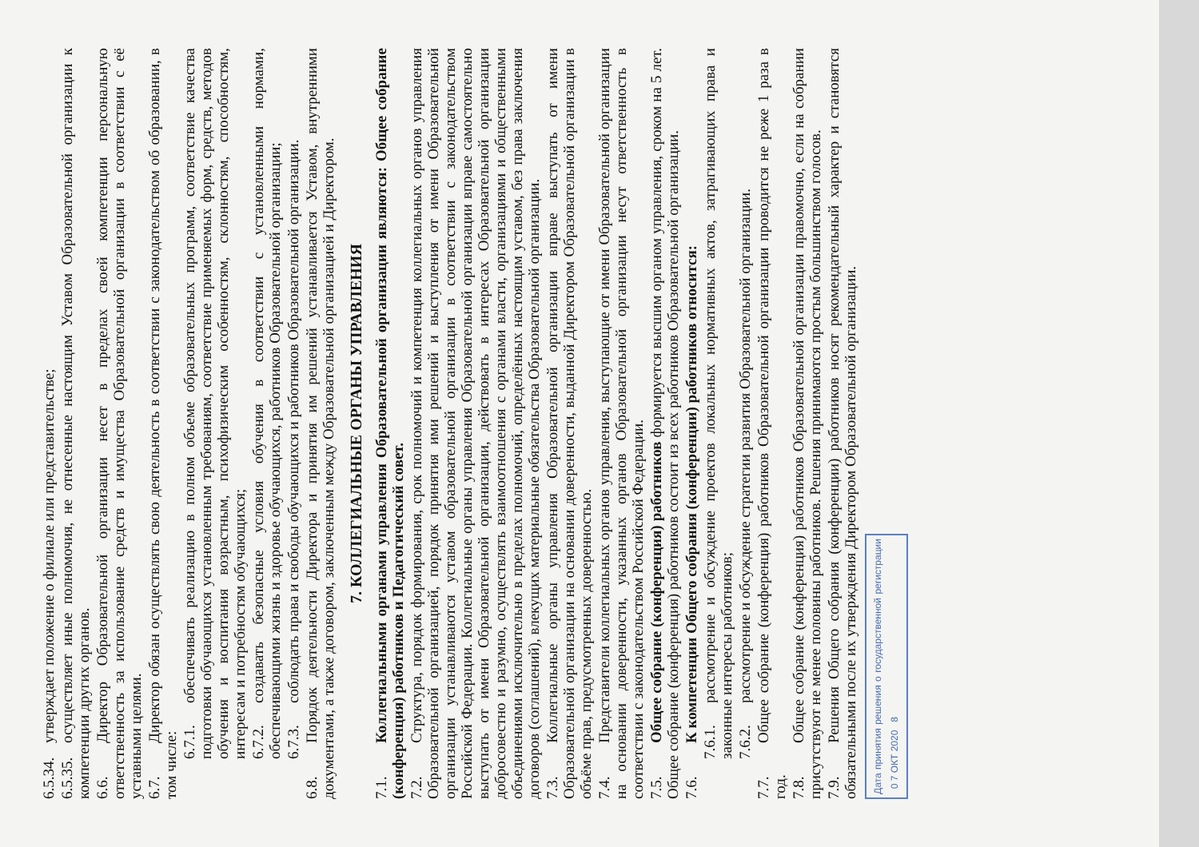6.5.34. утверждает положение о филиале или представительстве;
6.5.35. осуществляет иные полномочия, не отнесенные настоящим Уставом Образовательной организации к компетенции других органов.
6.6. Директор Образовательной организации несет в пределах своей компетенции персональную ответственность за использование средств и имущества Образовательной организации в соответствии с её уставными целями.
6.7. Директор обязан осуществлять свою деятельность в соответствии с законодательством об образовании, в том числе:
6.7.1. обеспечивать реализацию в полном объеме образовательных программ, соответствие качества подготовки обучающихся установленным требованиям, соответствие применяемых форм, средств, методов обучения и воспитания возрастным, психофизическим особенностям, склонностям, способностям, интересам и потребностям обучающихся;
6.7.2. создавать безопасные условия обучения в соответствии с установленными нормами, обеспечивающими жизнь и здоровье обучающихся, работников Образовательной организации;
6.7.3. соблюдать права и свободы обучающихся и работников Образовательной организации.
6.8. Порядок деятельности Директора и принятия им решений устанавливается Уставом, внутренними документами, а также договором, заключенным между Образовательной организацией и Директором.
7. КОЛЛЕГИАЛЬНЫЕ ОРГАНЫ УПРАВЛЕНИЯ
7.1. Коллегиальными органами управления Образовательной организации являются: Общее собрание (конференция) работников и Педагогический совет.
7.2. Структура, порядок формирования, срок полномочий и компетенция коллегиальных органов управления Образовательной организацией, порядок принятия ими решений и выступления от имени Образовательной организации устанавливаются уставом образовательной организации в соответствии с законодательством Российской Федерации. Коллегиальные органы управления Образовательной организации вправе самостоятельно выступать от имени Образовательной организации, действовать в интересах Образовательной организации добросовестно и разумно, осуществлять взаимоотношения с органами власти, организациями и общественными объединениями исключительно в пределах полномочий, определённых настоящим уставом, без права заключения договоров (соглашений), влекущих материальные обязательства Образовательной организации.
7.3. Коллегиальные органы управления Образовательной организации вправе выступать от имени Образовательной организации на основании доверенности, выданной Директором Образовательной организации в объёме прав, предусмотренных доверенностью.
7.4. Представители коллегиальных органов управления, выступающие от имени Образовательной организации на основании доверенности, указанных органов Образовательной организации несут ответственность в соответствии с законодательством Российской Федерации.
7.5. Общее собрание (конференция) работников формируется высшим органом управления, сроком на 5 лет. Общее собрание (конференция) работников состоит из всех работников Образовательной организации.
7.6. К компетенции Общего собрания (конференции) работников относится:
7.6.1. рассмотрение и обсуждение проектов локальных нормативных актов, затрагивающих права и законные интересы работников;
7.6.2. рассмотрение и обсуждение стратегии развития Образовательной организации.
7.7. Общее собрание (конференция) работников Образовательной организации проводится не реже 1 раза в год.
7.8. Общее собрание (конференция) работников Образовательной организации правомочно, если на собрании присутствуют не менее половины работников. Решения принимаются простым большинством голосов.
7.9. Решения Общего собрания (конференции) работников носят рекомендательный характер и становятся обязательными после их утверждения Директором Образовательной организации.
Дата принятия решения о государственной регистрации 0 7 ОКТ 2020 8